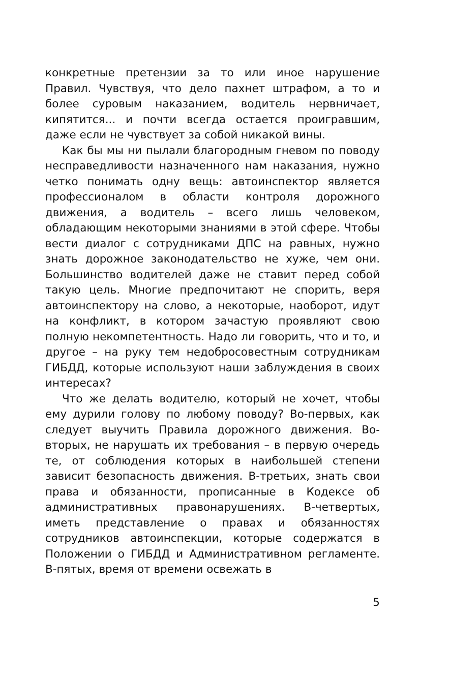конкретные претензии за то или иное нарушение Правил. Чувствуя, что дело пахнет штрафом, а то и более суровым наказанием, водитель нервничает, кипятится... и почти всегда остается проигравшим, даже если не чувствует за собой никакой вины.
Как бы мы ни пылали благородным гневом по поводу несправедливости назначенного нам наказания, нужно четко понимать одну вещь: автоинспектор является профессионалом в области контроля дорожного движения, а водитель – всего лишь человеком, обладающим некоторыми знаниями в этой сфере. Чтобы вести диалог с сотрудниками ДПС на равных, нужно знать дорожное законодательство не хуже, чем они. Большинство водителей даже не ставит перед собой такую цель. Многие предпочитают не спорить, веря автоинспектору на слово, а некоторые, наоборот, идут на конфликт, в котором зачастую проявляют свою полную некомпетентность. Надо ли говорить, что и то, и другое – на руку тем недобросовестным сотрудникам ГИБДД, которые используют наши заблуждения в своих интересах?
Что же делать водителю, который не хочет, чтобы ему дурили голову по любому поводу? Во-первых, как следует выучить Правила дорожного движения. Во-вторых, не нарушать их требования – в первую очередь те, от соблюдения которых в наибольшей степени зависит безопасность движения. В-третьих, знать свои права и обязанности, прописанные в Кодексе об административных правонарушениях. В-четвертых, иметь представление о правах и обязанностях сотрудников автоинспекции, которые содержатся в Положении о ГИБДД и Административном регламенте. В-пятых, время от времени освежать в
5